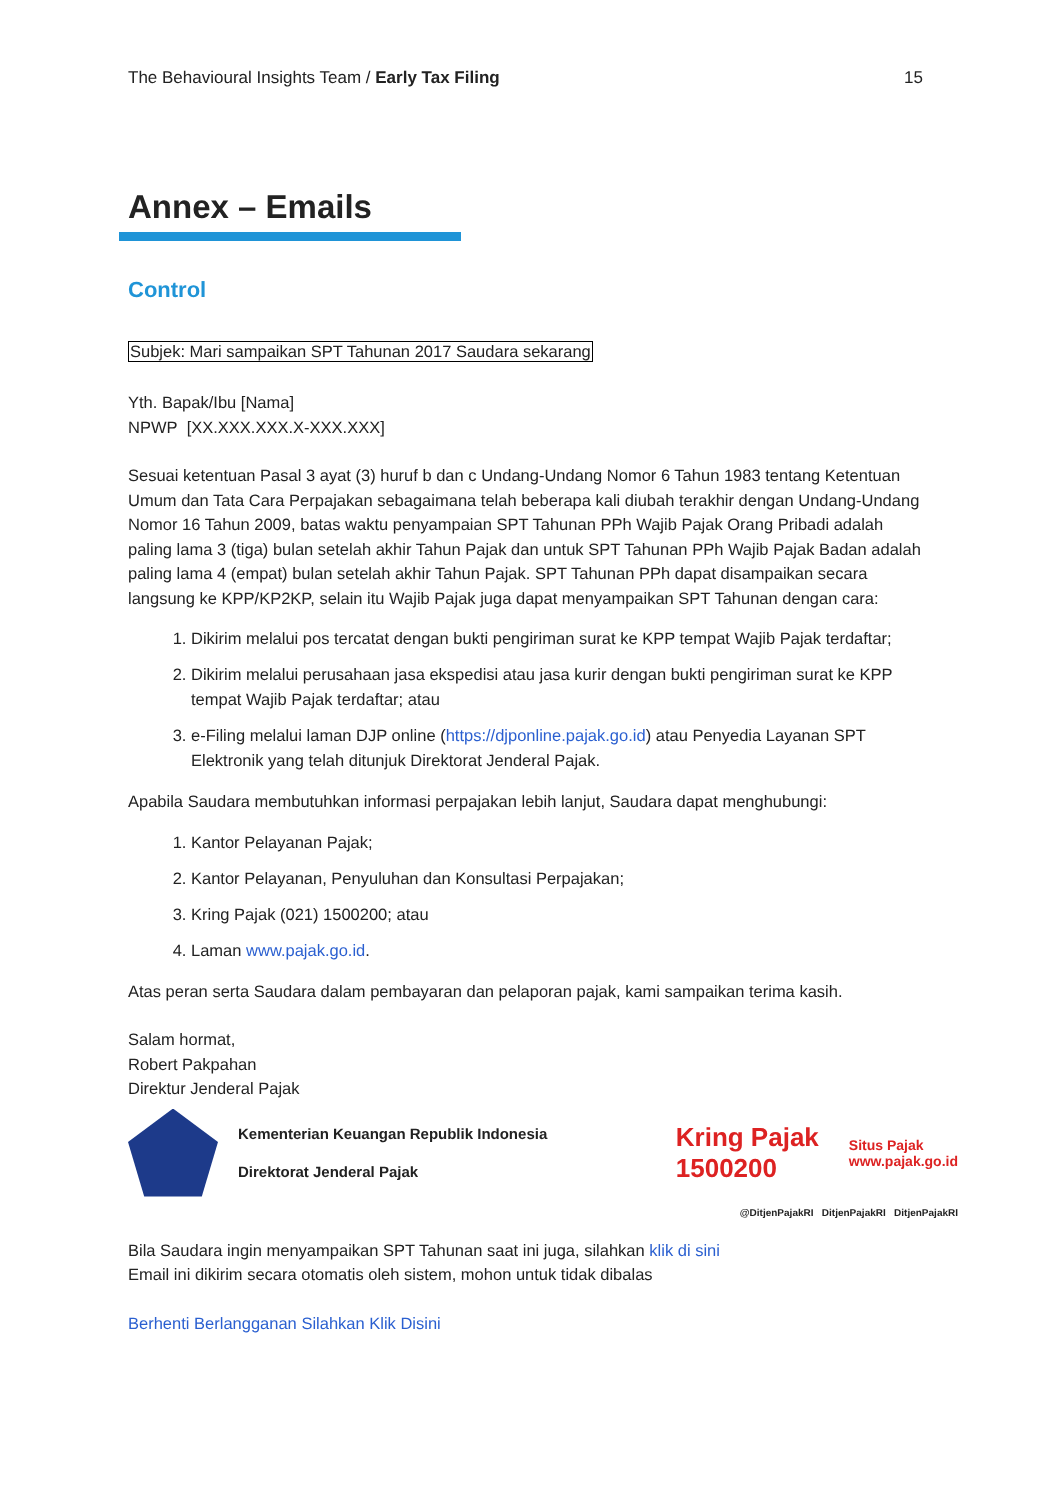The Behavioural Insights Team / Early Tax Filing 15
Annex – Emails
Control
Subjek: Mari sampaikan SPT Tahunan 2017 Saudara sekarang
Yth. Bapak/Ibu [Nama]
NPWP [XX.XXX.XXX.X-XXX.XXX]
Sesuai ketentuan Pasal 3 ayat (3) huruf b dan c Undang-Undang Nomor 6 Tahun 1983 tentang Ketentuan Umum dan Tata Cara Perpajakan sebagaimana telah beberapa kali diubah terakhir dengan Undang-Undang Nomor 16 Tahun 2009, batas waktu penyampaian SPT Tahunan PPh Wajib Pajak Orang Pribadi adalah paling lama 3 (tiga) bulan setelah akhir Tahun Pajak dan untuk SPT Tahunan PPh Wajib Pajak Badan adalah paling lama 4 (empat) bulan setelah akhir Tahun Pajak. SPT Tahunan PPh dapat disampaikan secara langsung ke KPP/KP2KP, selain itu Wajib Pajak juga dapat menyampaikan SPT Tahunan dengan cara:
1. Dikirim melalui pos tercatat dengan bukti pengiriman surat ke KPP tempat Wajib Pajak terdaftar;
2. Dikirim melalui perusahaan jasa ekspedisi atau jasa kurir dengan bukti pengiriman surat ke KPP tempat Wajib Pajak terdaftar; atau
3. e-Filing melalui laman DJP online (https://djponline.pajak.go.id) atau Penyedia Layanan SPT Elektronik yang telah ditunjuk Direktorat Jenderal Pajak.
Apabila Saudara membutuhkan informasi perpajakan lebih lanjut, Saudara dapat menghubungi:
1. Kantor Pelayanan Pajak;
2. Kantor Pelayanan, Penyuluhan dan Konsultasi Perpajakan;
3. Kring Pajak (021) 1500200; atau
4. Laman www.pajak.go.id.
Atas peran serta Saudara dalam pembayaran dan pelaporan pajak, kami sampaikan terima kasih.
Salam hormat,
Robert Pakpahan
Direktur Jenderal Pajak
Kementerian Keuangan Republik Indonesia
Direktorat Jenderal Pajak
Kring Pajak
1500200
Situs Pajak
www.pajak.go.id
@DitjenPajakRI DitjenPajakRI DitjenPajakRI
Bila Saudara ingin menyampaikan SPT Tahunan saat ini juga, silahkan klik di sini
Email ini dikirim secara otomatis oleh sistem, mohon untuk tidak dibalas
Berhenti Berlangganan Silahkan Klik Disini